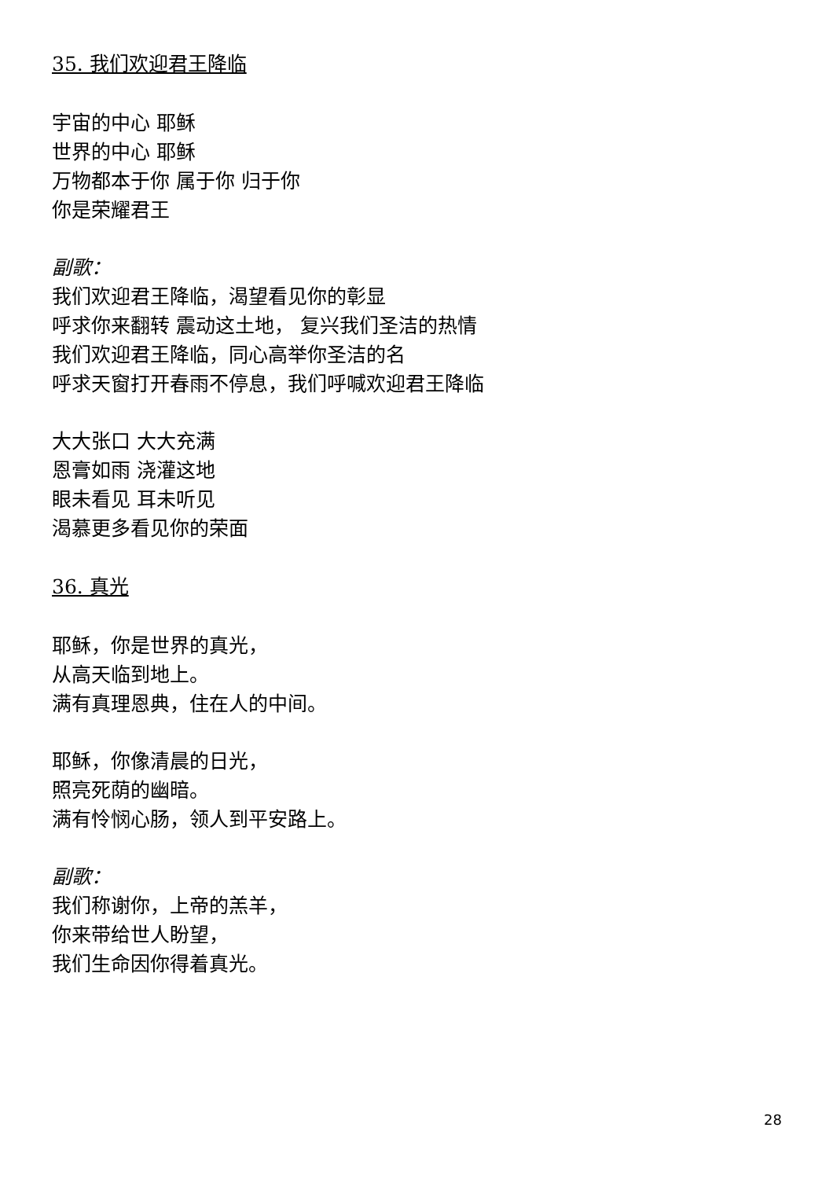35. 我们欢迎君王降临
宇宙的中心 耶稣
世界的中心 耶稣
万物都本于你 属于你 归于你
你是荣耀君王
副歌：
我们欢迎君王降临，渴望看见你的彰显
呼求你来翻转 震动这土地， 复兴我们圣洁的热情
我们欢迎君王降临，同心高举你圣洁的名
呼求天窗打开春雨不停息，我们呼喊欢迎君王降临
大大张口 大大充满
恩膏如雨 浇灌这地
眼未看见 耳未听见
渴慕更多看见你的荣面
36. 真光
耶稣，你是世界的真光，
从高天临到地上。
满有真理恩典，住在人的中间。
耶稣，你像清晨的日光，
照亮死荫的幽暗。
满有怜悯心肠，领人到平安路上。
副歌：
我们称谢你，上帝的羔羊，
你来带给世人盼望，
我们生命因你得着真光。
28